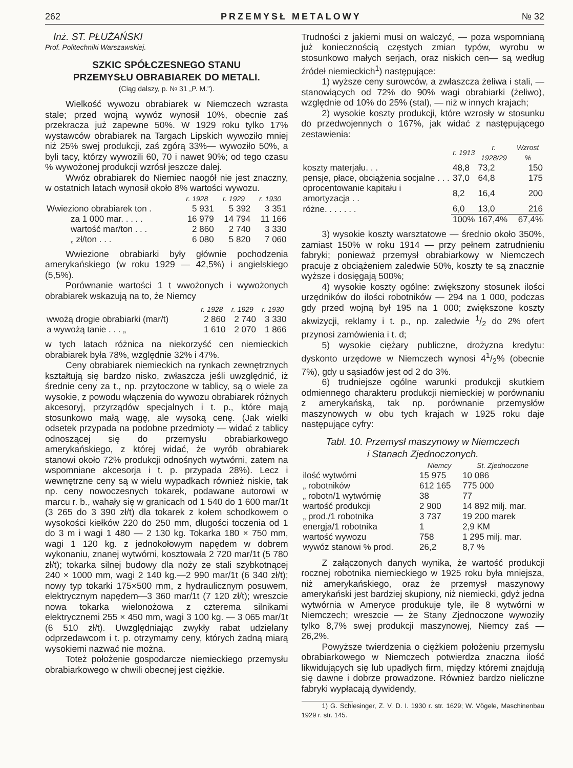262 PRZEMYSŁ METALOWY № 32
Inż. ST. PŁUŻAŃSKI
Prof. Politechniki Warszawskiej.
SZKIC SPÓŁCZESNEGO STANU
PRZEMYSŁU OBRABIAREK DO METALI.
(Ciąg dalszy, p. № 31 „P. M.").
Wielkość wywozu obrabiarek w Niemczech wzrasta stale; przed wojną wywóz wynosił 10%, obecnie zaś przekracza już zapewne 50%. W 1929 roku tylko 17% wystawców obrabiarek na Targach Lipskich wywoziło mniej niż 25% swej produkcji, zaś zgórą 33%— wywoziło 50%, a byli tacy, którzy wywozili 60, 70 i nawet 90%; od tego czasu % wywożonej produkcji wzrósł jeszcze dalej.
Wwóz obrabiarek do Niemiec naogół nie jest znaczny, w ostatnich latach wynosił około 8% wartości wywozu.
| | r. 1928 | r. 1929 | r. 1930 |
| --- | --- | --- | --- |
| Wwieziono obrabiarek ton . | 5 931 | 5 392 | 3 351 |
| za 1 000 mar. . . . . | 16 979 | 14 794 | 11 166 |
| wartość mar/ton . . . | 2 860 | 2 740 | 3 330 |
| „ zł/ton . . . | 6 080 | 5 820 | 7 060 |
Wwiezione obrabiarki były głównie pochodzenia amerykańskiego (w roku 1929 — 42,5%) i angielskiego (5,5%).
Porównanie wartości 1 t wwożonych i wywożonych obrabiarek wskazują na to, że Niemcy
| | r. 1928 | r. 1929 | r. 1930 |
| --- | --- | --- | --- |
| wwożą drogie obrabiarki (mar/t) | 2 860 | 2 740 | 3 330 |
| a wywożą tanie . . . „ | 1 610 | 2 070 | 1 866 |
w tych latach różnica na niekorzyść cen niemieckich obrabiarek była 78%, względnie 32% i 47%.
Ceny obrabiarek niemieckich na rynkach zewnętrznych kształtują się bardzo nisko, zwłaszcza jeśli uwzględnić, iż średnie ceny za t., np. przytoczone w tablicy, są o wiele za wysokie, z powodu włączenia do wywozu obrabiarek różnych akcesoryj, przyrządów specjalnych i t. p., które mają stosunkowo małą wagę, ale wysoką cenę. (Jak wielki odsetek przypada na podobne przedmioty — widać z tablicy odnoszącej się do przemysłu obrabiarkowego amerykańskiego, z której widać, że wyrób obrabiarek stanowi około 72% produkcji odnośnych wytwórni, zatem na wspomniane akcesorja i t. p. przypada 28%). Lecz i wewnętrzne ceny są w wielu wypadkach również niskie, tak np. ceny nowoczesnych tokarek, podawane autorowi w marcu r. b., wahały się w granicach od 1 540 do 1 600 mar/1t (3 265 do 3 390 zł/t) dla tokarek z kołem schodkowem o wysokości kiełków 220 do 250 mm, długości toczenia od 1 do 3 m i wagi 1 480 — 2 130 kg. Tokarka 180 × 750 mm, wagi 1 120 kg. z jednokołowym napędem w dobrem wykonaniu, znanej wytwórni, kosztowała 2 720 mar/1t (5 780 zł/t); tokarka silnej budowy dla noży ze stali szybkotnącej 240 × 1000 mm, wagi 2 140 kg.—2 990 mar/1t (6 340 zł/t); nowy typ tokarki 175×500 mm, z hydraulicznym posuwem, elektrycznym napędem—3 360 mar/1t (7 120 zł/t); wreszcie nowa tokarka wielonożowa z czterema silnikami elektrycznemi 255 × 450 mm, wagi 3 100 kg. — 3 065 mar/1t (6 510 zł/t). Uwzględniając zwykły rabat udzielany odprzedawcom i t. p. otrzymamy ceny, których żadną miarą wysokiemi nazwać nie można.
Toteż położenie gospodarcze niemieckiego przemysłu obrabiarkowego w chwili obecnej jest ciężkie.
Trudności z jakiemi musi on walczyć, — poza wspomnianą już koniecznością częstych zmian typów, wyrobu w stosunkowo małych serjach, oraz niskich cen— są według źródeł niemieckich<sup>1</sup>) następujące:
1) wyższe ceny surowców, a zwłaszcza żeliwa i stali, — stanowiących od 72% do 90% wagi obrabiarki (żeliwo), względnie od 10% do 25% (stal), — niż w innych krajach;
2) wysokie koszty produkcji, które wzrosły w stosunku do przedwojennych o 167%, jak widać z następującego zestawienia:
| | r. 1913 | r. 1928/29 | Wzrost % |
| --- | --- | --- | --- |
| koszty materjału. . . | 48,8 | 73,2 | 150 |
| pensje, płace, obciążenia socjalne . . . | 37,0 | 64,8 | 175 |
| oprocentowanie kapitału i amortyzacja . . | 8,2 | 16,4 | 200 |
| różne. . . . . . . | 6,0 | 13,0 | 216 |
| | 100% | 167,4% | 67,4% |
3) wysokie koszty warsztatowe — średnio około 350%, zamiast 150% w roku 1914 — przy pełnem zatrudnieniu fabryki; ponieważ przemysł obrabiarkowy w Niemczech pracuje z obciążeniem zaledwie 50%, koszty te są znacznie wyższe i dosięgają 500%;
4) wysokie koszty ogólne: zwiększony stosunek ilości urzędników do ilości robotników — 294 na 1 000, podczas gdy przed wojną był 195 na 1 000; zwiększone koszty akwizycji, reklamy i t. p., np. zaledwie 1/2 do 2% ofert przynosi zamówienia i t. d;
5) wysokie ciężary publiczne, drożyzna kredytu: dyskonto urzędowe w Niemczech wynosi 41/2% (obecnie 7%), gdy u sąsiadów jest od 2 do 3%.
6) trudniejsze ogólne warunki produkcji skutkiem odmiennego charakteru produkcji niemieckiej w porównaniu z amerykańską, tak np. porównanie przemysłów maszynowych w obu tych krajach w 1925 roku daje następujące cyfry:
Tabl. 10. Przemysł maszynowy w Niemczech
i Stanach Zjednoczonych.
| | Niemcy | St. Zjednoczone |
| --- | --- | --- |
| ilość wytwórni | 15 975 | 10 086 |
| „ robotników | 612 165 | 775 000 |
| „ robotn/1 wytwórnię | 38 | 77 |
| wartość produkcji | 2 900 | 14 892 milj. mar. |
| „ prod./1 robotnika | 3 737 | 19 200 marek |
| energja/1 robotnika | 1 | 2,9 KM |
| wartość wywozu | 758 | 1 295 milj. mar. |
| wywóz stanowi % prod. | 26,2 | 8,7 % |
Z załączonych danych wynika, że wartość produkcji rocznej robotnika niemieckiego w 1925 roku była mniejsza, niż amerykańskiego, oraz że przemysł maszynowy amerykański jest bardziej skupiony, niż niemiecki, gdyż jedna wytwórnia w Ameryce produkuje tyle, ile 8 wytwórni w Niemczech; wreszcie — że Stany Zjednoczone wywoziły tylko 8,7% swej produkcji maszynowej, Niemcy zaś — 26,2%.
Powyższe twierdzenia o ciężkiem położeniu przemysłu obrabiarkowego w Niemczech potwierdza znaczna ilość likwidujących się lub upadłych firm, między któremi znajdują się dawne i dobrze prowadzone. Również bardzo nieliczne fabryki wypłacają dywidendy,
1) G. Schlesinger, Z. V. D. I. 1930 r. str. 1629; W. Vögele, Maschinenbau 1929 r. str. 145.